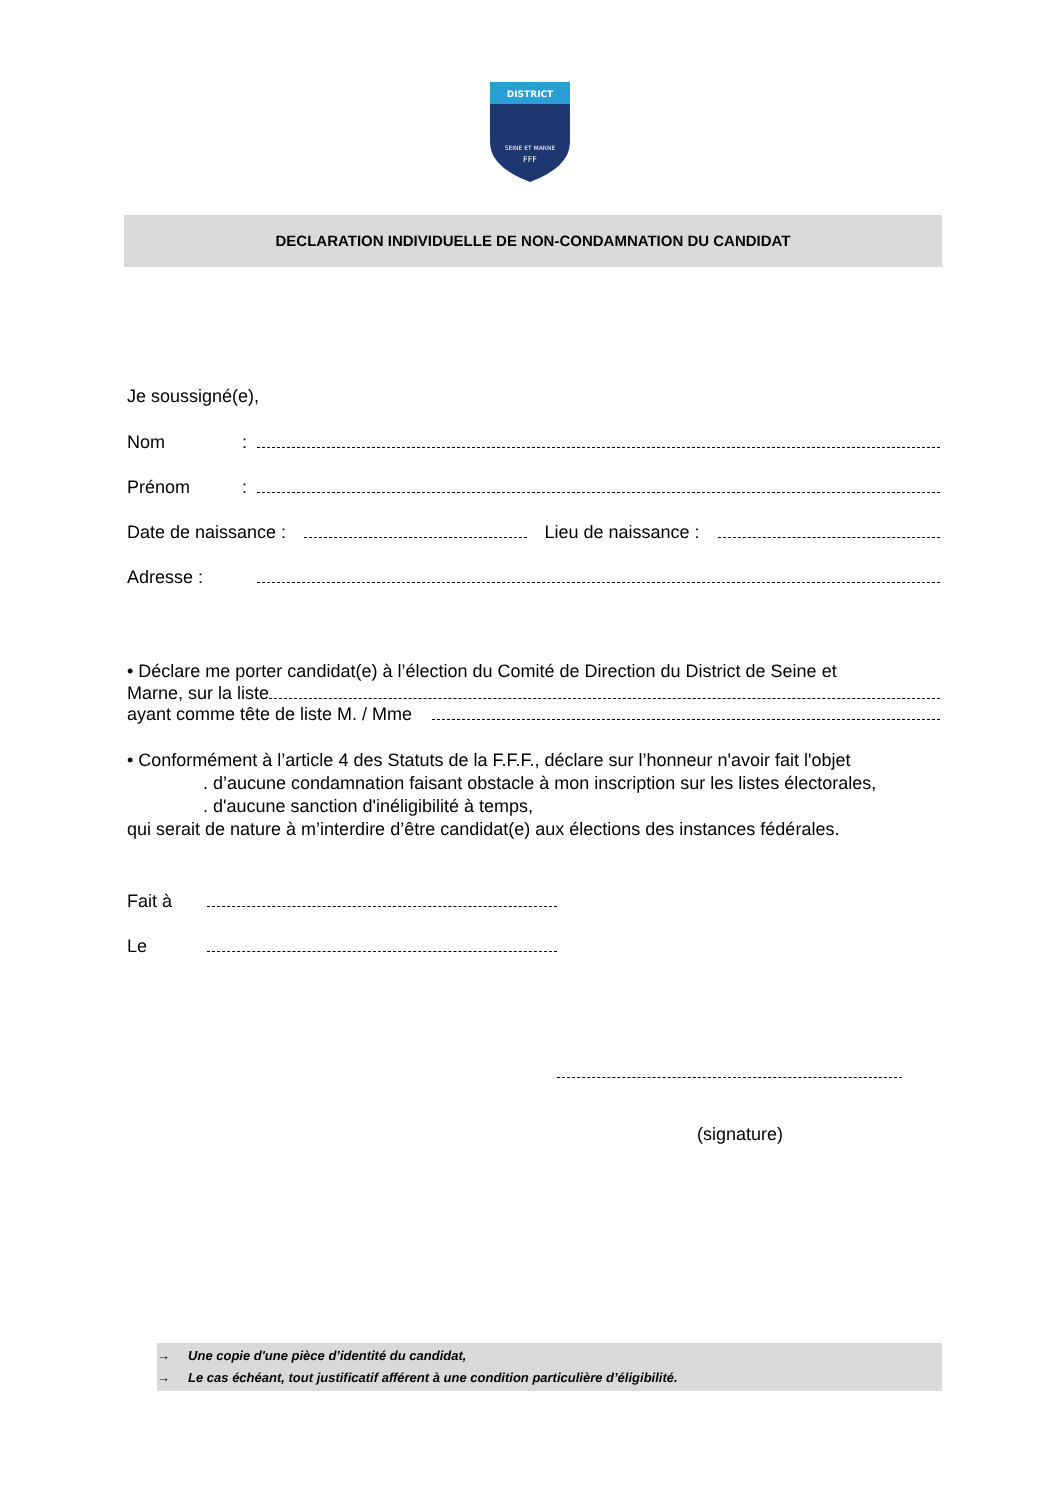DISTRICT
SEINE ET MARNE
FFF
DECLARATION INDIVIDUELLE DE NON-CONDAMNATION DU CANDIDAT
Je soussigné(e),
Nom:
Prénom:
Date de naissance : Lieu de naissance :
Adresse :
• Déclare me porter candidat(e) à l’élection du Comité de Direction du District de Seine et
Marne, sur la liste
ayant comme tête de liste M. / Mme
• Conformément à l’article 4 des Statuts de la F.F.F., déclare sur l’honneur n'avoir fait l'objet
. d’aucune condamnation faisant obstacle à mon inscription sur les listes électorales,
. d'aucune sanction d'inéligibilité à temps,
qui serait de nature à m’interdire d’être candidat(e) aux élections des instances fédérales.
Fait à
Le
(signature)
→ Une copie d'une pièce d’identité du candidat,
→ Le cas échéant, tout justificatif afférent à une condition particulière d’éligibilité.